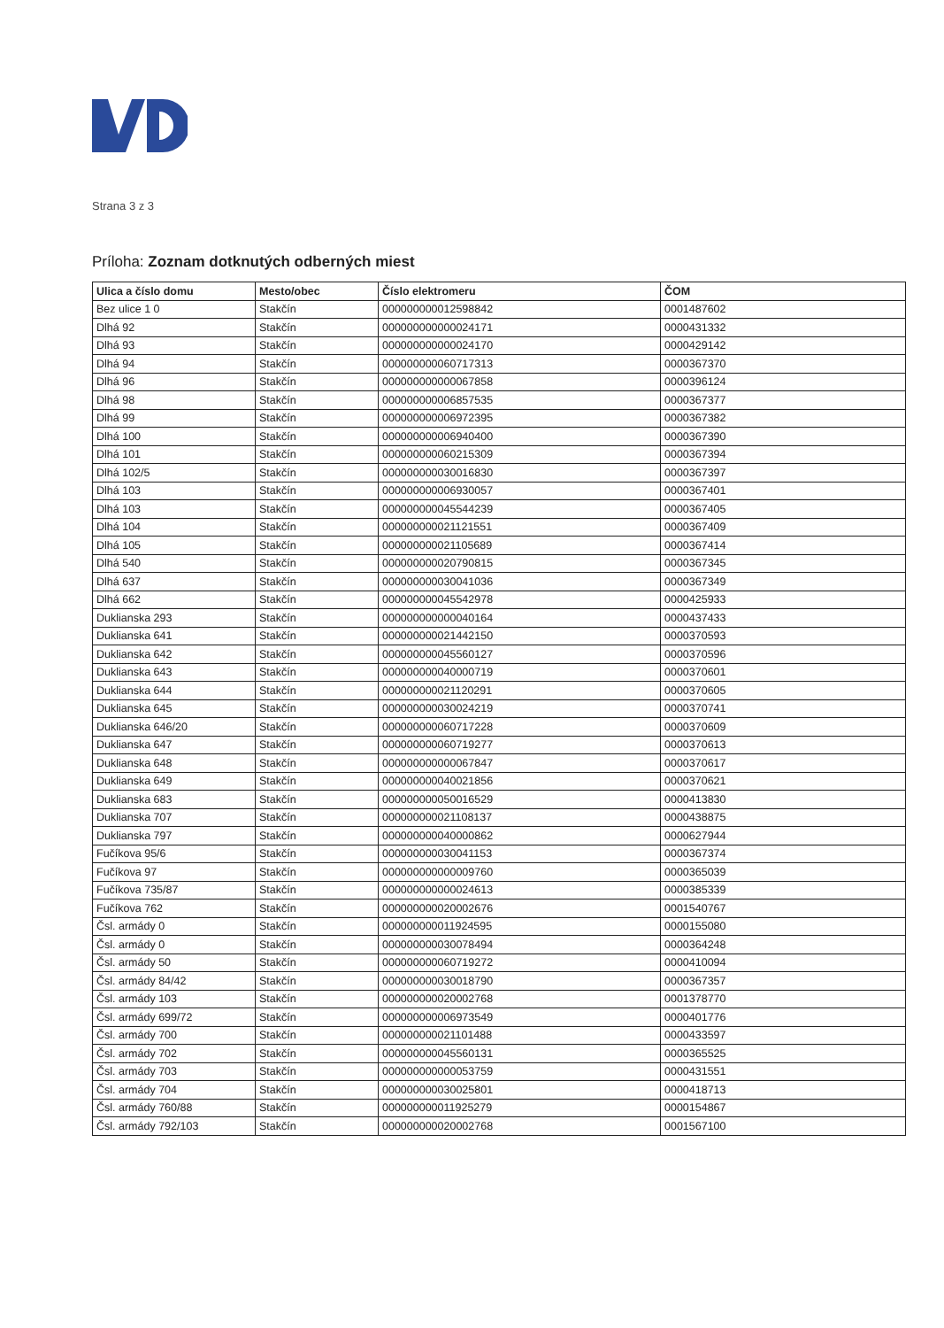Strana 3 z 3
Príloha: Zoznam dotknutých odberných miest
| Ulica a číslo domu | Mesto/obec | Číslo elektromeru | ČOM |
| --- | --- | --- | --- |
| Bez ulice 1 0 | Stakčín | 000000000012598842 | 0001487602 |
| Dlhá 92 | Stakčín | 000000000000024171 | 0000431332 |
| Dlhá 93 | Stakčín | 000000000000024170 | 0000429142 |
| Dlhá 94 | Stakčín | 000000000060717313 | 0000367370 |
| Dlhá 96 | Stakčín | 000000000000067858 | 0000396124 |
| Dlhá 98 | Stakčín | 000000000006857535 | 0000367377 |
| Dlhá 99 | Stakčín | 000000000006972395 | 0000367382 |
| Dlhá 100 | Stakčín | 000000000006940400 | 0000367390 |
| Dlhá 101 | Stakčín | 000000000060215309 | 0000367394 |
| Dlhá 102/5 | Stakčín | 000000000030016830 | 0000367397 |
| Dlhá 103 | Stakčín | 000000000006930057 | 0000367401 |
| Dlhá 103 | Stakčín | 000000000045544239 | 0000367405 |
| Dlhá 104 | Stakčín | 000000000021121551 | 0000367409 |
| Dlhá 105 | Stakčín | 000000000021105689 | 0000367414 |
| Dlhá 540 | Stakčín | 000000000020790815 | 0000367345 |
| Dlhá 637 | Stakčín | 000000000030041036 | 0000367349 |
| Dlhá 662 | Stakčín | 000000000045542978 | 0000425933 |
| Duklianska 293 | Stakčín | 000000000000040164 | 0000437433 |
| Duklianska 641 | Stakčín | 000000000021442150 | 0000370593 |
| Duklianska 642 | Stakčín | 000000000045560127 | 0000370596 |
| Duklianska 643 | Stakčín | 000000000040000719 | 0000370601 |
| Duklianska 644 | Stakčín | 000000000021120291 | 0000370605 |
| Duklianska 645 | Stakčín | 000000000030024219 | 0000370741 |
| Duklianska 646/20 | Stakčín | 000000000060717228 | 0000370609 |
| Duklianska 647 | Stakčín | 000000000060719277 | 0000370613 |
| Duklianska 648 | Stakčín | 000000000000067847 | 0000370617 |
| Duklianska 649 | Stakčín | 000000000040021856 | 0000370621 |
| Duklianska 683 | Stakčín | 000000000050016529 | 0000413830 |
| Duklianska 707 | Stakčín | 000000000021108137 | 0000438875 |
| Duklianska 797 | Stakčín | 000000000040000862 | 0000627944 |
| Fučíkova 95/6 | Stakčín | 000000000030041153 | 0000367374 |
| Fučíkova 97 | Stakčín | 000000000000009760 | 0000365039 |
| Fučíkova 735/87 | Stakčín | 000000000000024613 | 0000385339 |
| Fučíkova 762 | Stakčín | 000000000020002676 | 0001540767 |
| Čsl. armády 0 | Stakčín | 000000000011924595 | 0000155080 |
| Čsl. armády 0 | Stakčín | 000000000030078494 | 0000364248 |
| Čsl. armády 50 | Stakčín | 000000000060719272 | 0000410094 |
| Čsl. armády 84/42 | Stakčín | 000000000030018790 | 0000367357 |
| Čsl. armády 103 | Stakčín | 000000000020002768 | 0001378770 |
| Čsl. armády 699/72 | Stakčín | 000000000006973549 | 0000401776 |
| Čsl. armády 700 | Stakčín | 000000000021101488 | 0000433597 |
| Čsl. armády 702 | Stakčín | 000000000045560131 | 0000365525 |
| Čsl. armády 703 | Stakčín | 000000000000053759 | 0000431551 |
| Čsl. armády 704 | Stakčín | 000000000030025801 | 0000418713 |
| Čsl. armády 760/88 | Stakčín | 000000000011925279 | 0000154867 |
| Čsl. armády 792/103 | Stakčín | 000000000020002768 | 0001567100 |